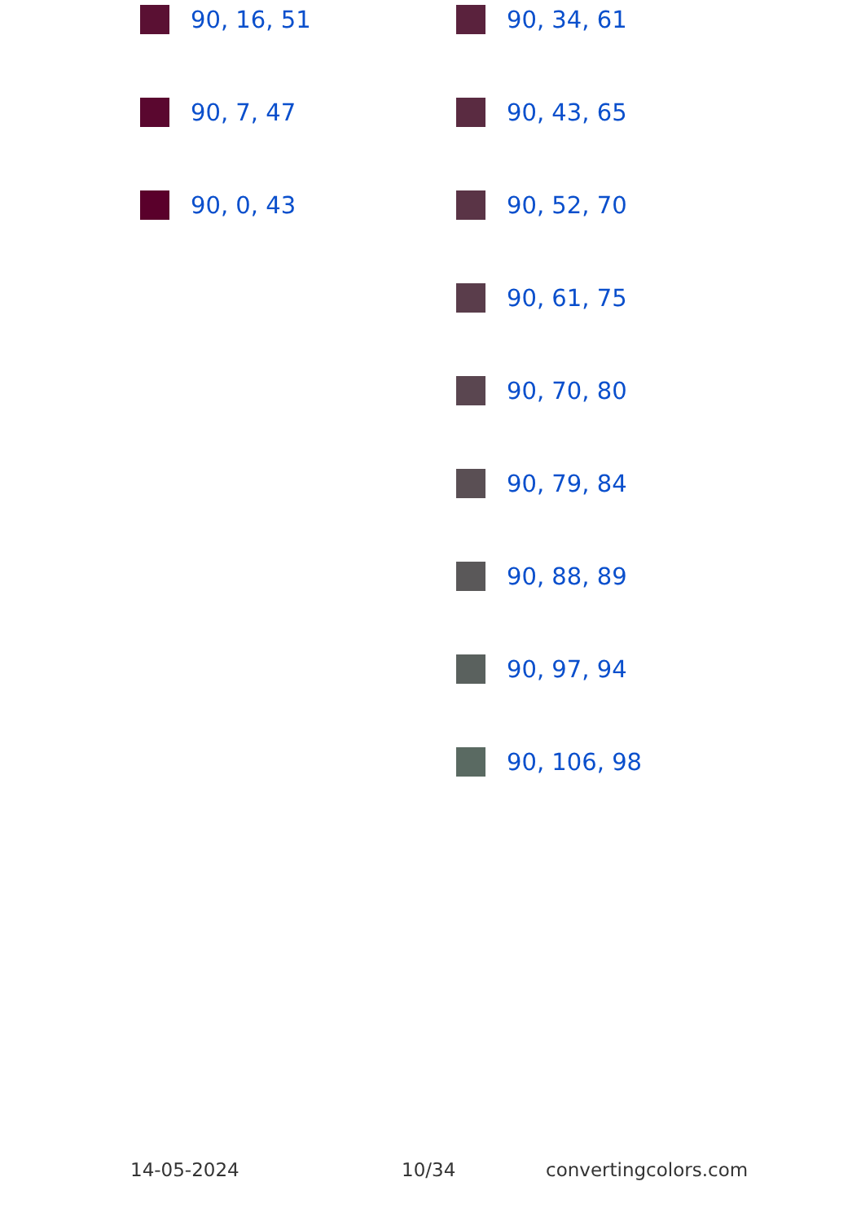90, 16, 51
90, 7, 47
90, 0, 43
90, 34, 61
90, 43, 65
90, 52, 70
90, 61, 75
90, 70, 80
90, 79, 84
90, 88, 89
90, 97, 94
90, 106, 98
14-05-2024 10/34 convertingcolors.com